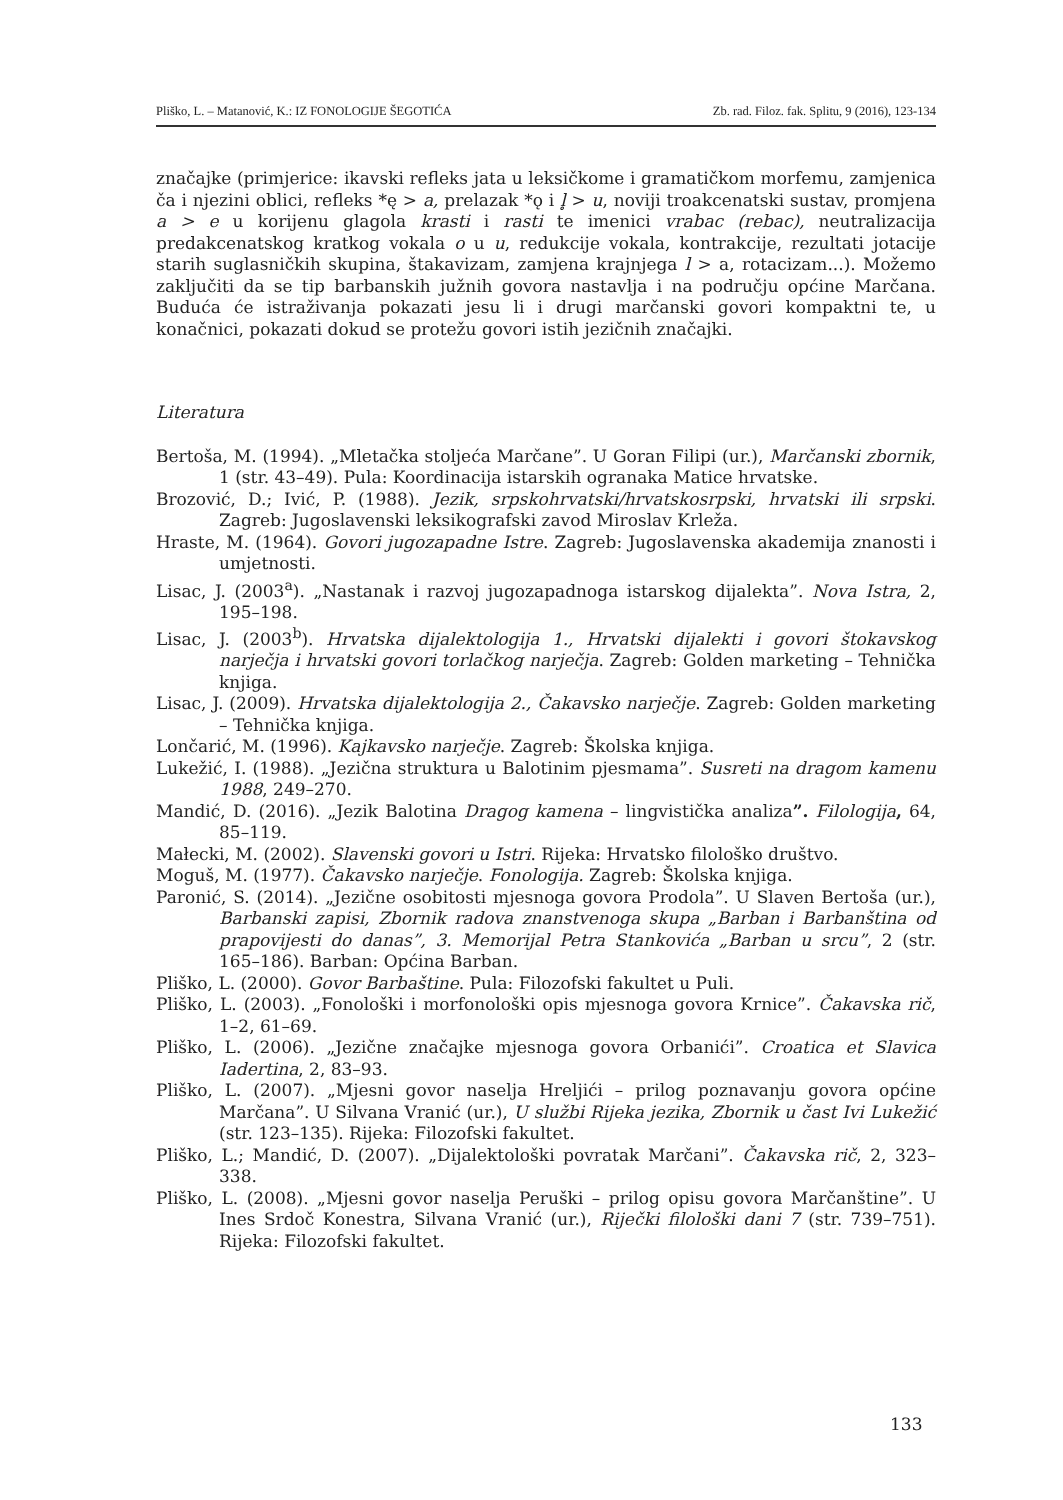Pliško, L. – Matanović, K.: IZ FONOLOGIJE ŠEGOTIĆA Zb. rad. Filoz. fak. Splitu, 9 (2016), 123-134
značajke (primjerice: ikavski refleks jata u leksičkome i gramatičkom morfemu, zamjenica ča i njezini oblici, refleks *ę > a, prelazak *ǫ i l̥ > u, noviji troakcenatski sustav, promjena a > e u korijenu glagola krasti i rasti te imenici vrabac (rebac), neutralizacija predakcenatskog kratkog vokala o u u, redukcije vokala, kontrakcije, rezultati jotacije starih suglasničkih skupina, štakavizam, zamjena krajnjega l > a, rotacizam...). Možemo zaključiti da se tip barbanskih južnih govora nastavlja i na području općine Marčana. Buduća će istraživanja pokazati jesu li i drugi marčanski govori kompaktni te, u konačnici, pokazati dokud se protežu govori istih jezičnih značajki.
Literatura
Bertoša, M. (1994). „Mletačka stoljeća Marčane”. U Goran Filipi (ur.), Marčanski zbornik, 1 (str. 43–49). Pula: Koordinacija istarskih ogranaka Matice hrvatske.
Brozović, D.; Ivić, P. (1988). Jezik, srpskohrvatski/hrvatskosrpski, hrvatski ili srpski. Zagreb: Jugoslavenski leksikografski zavod Miroslav Krleža.
Hraste, M. (1964). Govori jugozapadne Istre. Zagreb: Jugoslavenska akademija znanosti i umjetnosti.
Lisac, J. (2003<sup>a</sup>). „Nastanak i razvoj jugozapadnoga istarskog dijalekta”. Nova Istra, 2, 195–198.
Lisac, J. (2003<sup>b</sup>). Hrvatska dijalektologija 1., Hrvatski dijalekti i govori štokavskog narječja i hrvatski govori torlačkog narječja. Zagreb: Golden marketing – Tehnička knjiga.
Lisac, J. (2009). Hrvatska dijalektologija 2., Čakavsko narječje. Zagreb: Golden marketing – Tehnička knjiga.
Lončarić, M. (1996). Kajkavsko narječje. Zagreb: Školska knjiga.
Lukežić, I. (1988). „Jezična struktura u Balotinim pjesmama”. Susreti na dragom kamenu 1988, 249–270.
Mandić, D. (2016). „Jezik Balotina Dragog kamena – lingvistička analiza”. Filologija, 64, 85–119.
Małecki, M. (2002). Slavenski govori u Istri. Rijeka: Hrvatsko filološko društvo.
Moguš, M. (1977). Čakavsko narječje. Fonologija. Zagreb: Školska knjiga.
Paronić, S. (2014). „Jezične osobitosti mjesnoga govora Prodola”. U Slaven Bertoša (ur.), Barbanski zapisi, Zbornik radova znanstvenoga skupa „Barban i Barbanština od prapovijesti do danas”, 3. Memorijal Petra Stankovića „Barban u srcu”, 2 (str. 165–186). Barban: Općina Barban.
Pliško, L. (2000). Govor Barbaštine. Pula: Filozofski fakultet u Puli.
Pliško, L. (2003). „Fonološki i morfonološki opis mjesnoga govora Krnice”. Čakavska rič, 1–2, 61–69.
Pliško, L. (2006). „Jezične značajke mjesnoga govora Orbanići”. Croatica et Slavica Iadertina, 2, 83–93.
Pliško, L. (2007). „Mjesni govor naselja Hreljići – prilog poznavanju govora općine Marčana”. U Silvana Vranić (ur.), U službi Rijeka jezika, Zbornik u čast Ivi Lukežić (str. 123–135). Rijeka: Filozofski fakultet.
Pliško, L.; Mandić, D. (2007). „Dijalektološki povratak Marčani”. Čakavska rič, 2, 323–338.
Pliško, L. (2008). „Mjesni govor naselja Peruški – prilog opisu govora Marčanštine”. U Ines Srdoč Konestra, Silvana Vranić (ur.), Riječki filološki dani 7 (str. 739–751). Rijeka: Filozofski fakultet.
133